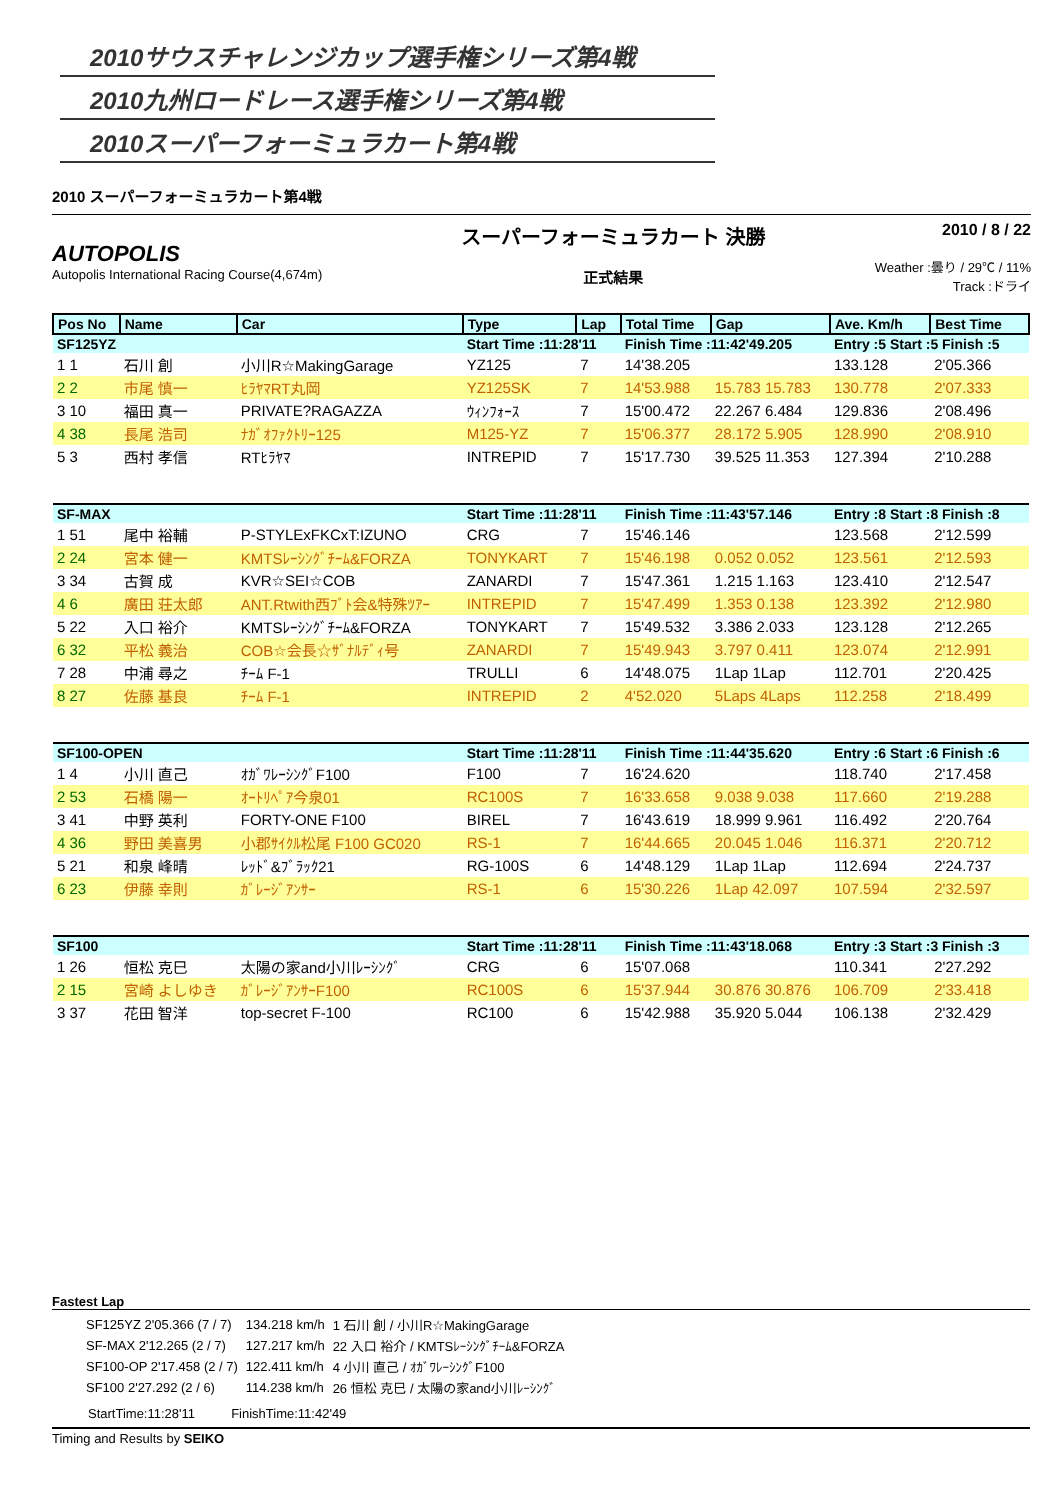2010サウスチャレンジカップ選手権シリーズ第4戦
2010九州ロードレース選手権シリーズ第4戦
2010スーパーフォーミュラカート第4戦
2010 スーパーフォーミュラカート第4戦
AUTOPOLIS
Autopolis International Racing Course(4,674m)
スーパーフォーミュラカート 決勝
正式結果
2010 / 8 / 22
Weather :曇り / 29℃ / 11%
Track :ドライ
| Pos No | Name | Car | Type | Lap | Total Time | Gap | Ave. Km/h | Best Time |
| --- | --- | --- | --- | --- | --- | --- | --- | --- |
| SF125YZ | | | Start Time :11:28'11 | | Finish Time :11:42'49.205 | | Entry :5 Start :5 Finish :5 | |
| 1 1 | 石川 創 | 小川R☆MakingGarage | YZ125 | 7 | 14'38.205 | | 133.128 | 2'05.366 |
| 2 2 | 市尾 慎一 | ﾋﾗﾔﾏRT丸岡 | YZ125SK | 7 | 14'53.988 | 15.783 15.783 | 130.778 | 2'07.333 |
| 3 10 | 福田 真一 | PRIVATE?RAGAZZA | ｳｨﾝﾌｫｰｽ | 7 | 15'00.472 | 22.267 6.484 | 129.836 | 2'08.496 |
| 4 38 | 長尾 浩司 | ﾅｶﾞｵﾌｧｸﾄﾘｰ125 | M125-YZ | 7 | 15'06.377 | 28.172 5.905 | 128.990 | 2'08.910 |
| 5 3 | 西村 孝信 | RTﾋﾗﾔﾏ | INTREPID | 7 | 15'17.730 | 39.525 11.353 | 127.394 | 2'10.288 |
| SF-MAX | | | Start Time :11:28'11 | | Finish Time :11:43'57.146 | | Entry :8 Start :8 Finish :8 | |
| 1 51 | 尾中 裕輔 | P-STYLExFKCxT:IZUNO | CRG | 7 | 15'46.146 | | 123.568 | 2'12.599 |
| 2 24 | 宮本 健一 | KMTSﾚｰｼﾝｸﾞﾁｰﾑ&FORZA | TONYKART | 7 | 15'46.198 | 0.052 0.052 | 123.561 | 2'12.593 |
| 3 34 | 古賀 成 | KVR☆SEI☆COB | ZANARDI | 7 | 15'47.361 | 1.215 1.163 | 123.410 | 2'12.547 |
| 4 6 | 廣田 荘太郎 | ANT.Rtwith西ﾌﾞﾄ会&特殊ﾂｱｰ | INTREPID | 7 | 15'47.499 | 1.353 0.138 | 123.392 | 2'12.980 |
| 5 22 | 入口 裕介 | KMTSﾚｰｼﾝｸﾞﾁｰﾑ&FORZA | TONYKART | 7 | 15'49.532 | 3.386 2.033 | 123.128 | 2'12.265 |
| 6 32 | 平松 義治 | COB☆会長☆ｻﾞﾅﾙﾃﾞｨ号 | ZANARDI | 7 | 15'49.943 | 3.797 0.411 | 123.074 | 2'12.991 |
| 7 28 | 中浦 尋之 | ﾁｰﾑ F-1 | TRULLI | 6 | 14'48.075 | 1Lap 1Lap | 112.701 | 2'20.425 |
| 8 27 | 佐藤 基良 | ﾁｰﾑ F-1 | INTREPID | 2 | 4'52.020 | 5Laps 4Laps | 112.258 | 2'18.499 |
| SF100-OPEN | | | Start Time :11:28'11 | | Finish Time :11:44'35.620 | | Entry :6 Start :6 Finish :6 | |
| 1 4 | 小川 直己 | ｵｶﾞﾜﾚｰｼﾝｸﾞF100 | F100 | 7 | 16'24.620 | | 118.740 | 2'17.458 |
| 2 53 | 石橋 陽一 | ｵｰﾄﾘﾍﾟｱ今泉01 | RC100S | 7 | 16'33.658 | 9.038 9.038 | 117.660 | 2'19.288 |
| 3 41 | 中野 英利 | FORTY-ONE F100 | BIREL | 7 | 16'43.619 | 18.999 9.961 | 116.492 | 2'20.764 |
| 4 36 | 野田 美喜男 | 小郡ｻｲｸﾙ松尾 F100 GC020 | RS-1 | 7 | 16'44.665 | 20.045 1.046 | 116.371 | 2'20.712 |
| 5 21 | 和泉 峰晴 | ﾚｯﾄﾞ&ﾌﾞﾗｯｸ21 | RG-100S | 6 | 14'48.129 | 1Lap 1Lap | 112.694 | 2'24.737 |
| 6 23 | 伊藤 幸則 | ｶﾞﾚｰｼﾞｱﾝｻｰ | RS-1 | 6 | 15'30.226 | 1Lap 42.097 | 107.594 | 2'32.597 |
| SF100 | | | Start Time :11:28'11 | | Finish Time :11:43'18.068 | | Entry :3 Start :3 Finish :3 | |
| 1 26 | 恒松 克巳 | 太陽の家and小川ﾚｰｼﾝｸﾞ | CRG | 6 | 15'07.068 | | 110.341 | 2'27.292 |
| 2 15 | 宮崎 よしゆき | ｶﾞﾚｰｼﾞｱﾝｻｰF100 | RC100S | 6 | 15'37.944 | 30.876 30.876 | 106.709 | 2'33.418 |
| 3 37 | 花田 智洋 | top-secret F-100 | RC100 | 6 | 15'42.988 | 35.920 5.044 | 106.138 | 2'32.429 |
Fastest Lap
| SF125YZ 2'05.366 (7 / 7) | 134.218 km/h | 1 石川 創 / 小川R☆MakingGarage |
| SF-MAX 2'12.265 (2 / 7) | 127.217 km/h | 22 入口 裕介 / KMTSﾚｰｼﾝｸﾞﾁｰﾑ&FORZA |
| SF100-OP 2'17.458 (2 / 7) | 122.411 km/h | 4 小川 直己 / ｵｶﾞﾜﾚｰｼﾝｸﾞF100 |
| SF100 2'27.292 (2 / 6) | 114.238 km/h | 26 恒松 克巳 / 太陽の家and小川ﾚｰｼﾝｸﾞ |
StartTime:11:28'11 FinishTime:11:42'49
Timing and Results by SEIKO